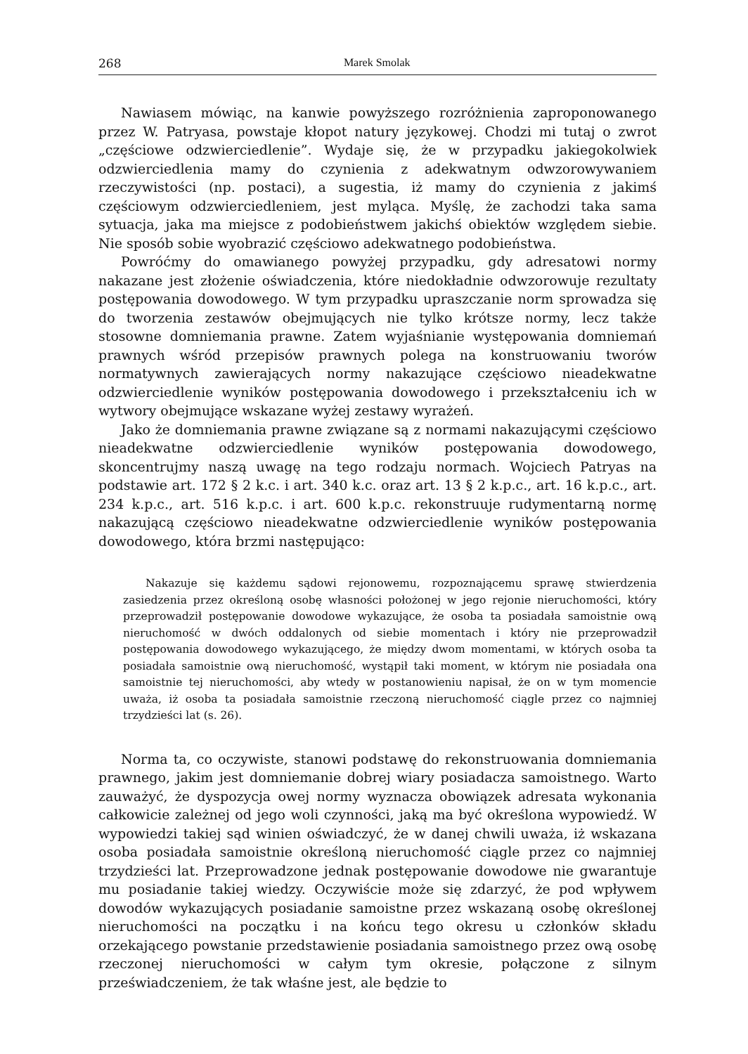268 Marek Smolak
Nawiasem mówiąc, na kanwie powyższego rozróżnienia zaproponowanego przez W. Patryasa, powstaje kłopot natury językowej. Chodzi mi tutaj o zwrot „częściowe odzwierciedlenie”. Wydaje się, że w przypadku jakiegokolwiek odzwierciedlenia mamy do czynienia z adekwatnym odwzorowywaniem rzeczywistości (np. postaci), a sugestia, iż mamy do czynienia z jakimś częściowym odzwierciedleniem, jest myląca. Myślę, że zachodzi taka sama sytuacja, jaka ma miejsce z podobieństwem jakichś obiektów względem siebie. Nie sposób sobie wyobrazić częściowo adekwatnego podobieństwa.
Powróćmy do omawianego powyżej przypadku, gdy adresatowi normy nakazane jest złożenie oświadczenia, które niedokładnie odwzorowuje rezultaty postępowania dowodowego. W tym przypadku upraszczanie norm sprowadza się do tworzenia zestawów obejmujących nie tylko krótsze normy, lecz także stosowne domniemania prawne. Zatem wyjaśnianie występowania domniemań prawnych wśród przepisów prawnych polega na konstruowaniu tworów normatywnych zawierających normy nakazujące częściowo nieadekwatne odzwierciedlenie wyników postępowania dowodowego i przekształceniu ich w wytwory obejmujące wskazane wyżej zestawy wyrażeń.
Jako że domniemania prawne związane są z normami nakazującymi częściowo nieadekwatne odzwierciedlenie wyników postępowania dowodowego, skoncentrujmy naszą uwagę na tego rodzaju normach. Wojciech Patryas na podstawie art. 172 § 2 k.c. i art. 340 k.c. oraz art. 13 § 2 k.p.c., art. 16 k.p.c., art. 234 k.p.c., art. 516 k.p.c. i art. 600 k.p.c. rekonstruuje rudymentarną normę nakazującą częściowo nieadekwatne odzwierciedlenie wyników postępowania dowodowego, która brzmi następująco:
Nakazuje się każdemu sądowi rejonowemu, rozpoznającemu sprawę stwierdzenia zasiedzenia przez określoną osobę własności położonej w jego rejonie nieruchomości, który przeprowadził postępowanie dowodowe wykazujące, że osoba ta posiadała samoistnie ową nieruchomość w dwóch oddalonych od siebie momentach i który nie przeprowadził postępowania dowodowego wykazującego, że między dwom momentami, w których osoba ta posiadała samoistnie ową nieruchomość, wystąpił taki moment, w którym nie posiadała ona samoistnie tej nieruchomości, aby wtedy w postanowieniu napisał, że on w tym momencie uważa, iż osoba ta posiadała samoistnie rzeczoną nieruchomość ciągle przez co najmniej trzydzieści lat (s. 26).
Norma ta, co oczywiste, stanowi podstawę do rekonstruowania domniemania prawnego, jakim jest domniemanie dobrej wiary posiadacza samoistnego. Warto zauważyć, że dyspozycja owej normy wyznacza obowiązek adresata wykonania całkowicie zależnej od jego woli czynności, jaką ma być określona wypowiedź. W wypowiedzi takiej sąd winien oświadczyć, że w danej chwili uważa, iż wskazana osoba posiadała samoistnie określoną nieruchomość ciągle przez co najmniej trzydzieści lat. Przeprowadzone jednak postępowanie dowodowe nie gwarantuje mu posiadanie takiej wiedzy. Oczywiście może się zdarzyć, że pod wpływem dowodów wykazujących posiadanie samoistne przez wskazaną osobę określonej nieruchomości na początku i na końcu tego okresu u członków składu orzekającego powstanie przedstawienie posiadania samoistnego przez ową osobę rzeczonej nieruchomości w całym tym okresie, połączone z silnym przeświadczeniem, że tak właśne jest, ale będzie to